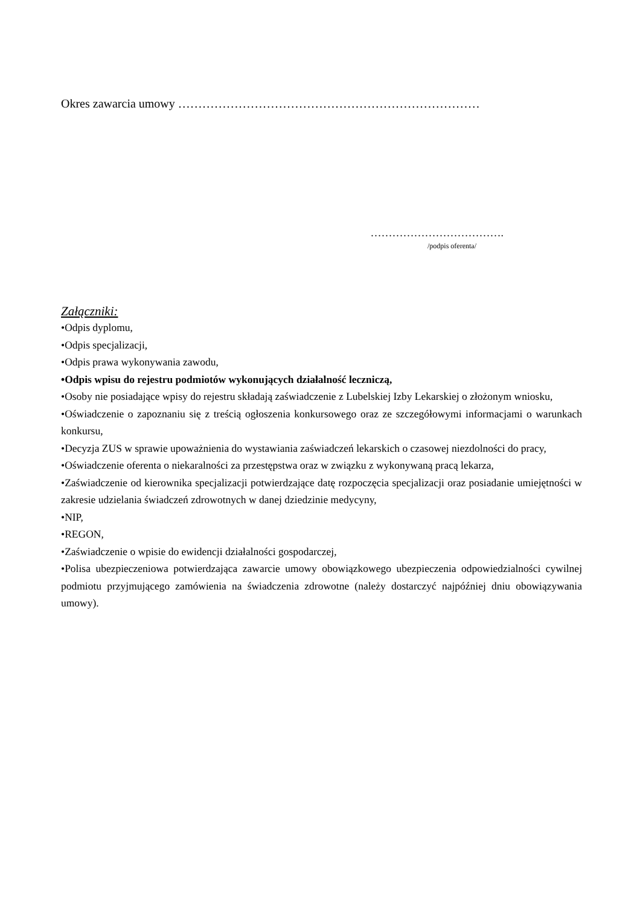Okres zawarcia umowy …………………………………………………………………
……………………………….
/podpis oferenta/
Załączniki:
•Odpis dyplomu,
•Odpis specjalizacji,
•Odpis prawa wykonywania zawodu,
•Odpis wpisu do rejestru podmiotów wykonujących działalność leczniczą,
•Osoby nie posiadające wpisy do rejestru składają zaświadczenie z Lubelskiej Izby Lekarskiej o złożonym wniosku,
•Oświadczenie o zapoznaniu się z treścią ogłoszenia konkursowego oraz ze szczegółowymi informacjami o warunkach konkursu,
•Decyzja ZUS w sprawie upoważnienia do wystawiania zaświadczeń lekarskich o czasowej niezdolności do pracy,
•Oświadczenie oferenta o niekaralności za przestępstwa oraz w związku z wykonywaną pracą lekarza,
•Zaświadczenie od kierownika specjalizacji potwierdzające datę rozpoczęcia specjalizacji oraz posiadanie umiejętności w zakresie udzielania świadczeń zdrowotnych w danej dziedzinie medycyny,
•NIP,
•REGON,
•Zaświadczenie o wpisie do ewidencji działalności gospodarczej,
•Polisa ubezpieczeniowa potwierdzająca zawarcie umowy obowiązkowego ubezpieczenia odpowiedzialności cywilnej podmiotu przyjmującego zamówienia na świadczenia zdrowotne (należy dostarczyć najpóźniej dniu obowiązywania umowy).